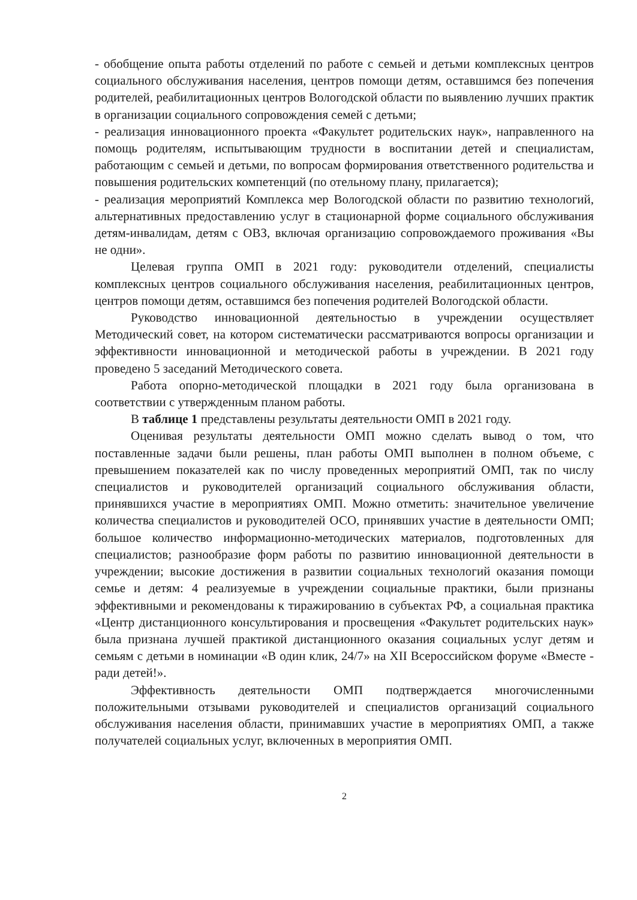- обобщение опыта работы отделений по работе с семьей и детьми комплексных центров социального обслуживания населения, центров помощи детям, оставшимся без попечения родителей, реабилитационных центров Вологодской области по выявлению лучших практик в организации социального сопровождения семей с детьми;
- реализация инновационного проекта «Факультет родительских наук», направленного на помощь родителям, испытывающим трудности в воспитании детей и специалистам, работающим с семьей и детьми, по вопросам формирования ответственного родительства и повышения родительских компетенций (по отельному плану, прилагается);
- реализация мероприятий Комплекса мер Вологодской области по развитию технологий, альтернативных предоставлению услуг в стационарной форме социального обслуживания детям-инвалидам, детям с ОВЗ, включая организацию сопровождаемого проживания «Вы не одни».
Целевая группа ОМП в 2021 году: руководители отделений, специалисты комплексных центров социального обслуживания населения, реабилитационных центров, центров помощи детям, оставшимся без попечения родителей Вологодской области.
Руководство инновационной деятельностью в учреждении осуществляет Методический совет, на котором систематически рассматриваются вопросы организации и эффективности инновационной и методической работы в учреждении. В 2021 году проведено 5 заседаний Методического совета.
Работа опорно-методической площадки в 2021 году была организована в соответствии с утвержденным планом работы.
В таблице 1 представлены результаты деятельности ОМП в 2021 году.
Оценивая результаты деятельности ОМП можно сделать вывод о том, что поставленные задачи были решены, план работы ОМП выполнен в полном объеме, с превышением показателей как по числу проведенных мероприятий ОМП, так по числу специалистов и руководителей организаций социального обслуживания области, принявшихся участие в мероприятиях ОМП. Можно отметить: значительное увеличение количества специалистов и руководителей ОСО, принявших участие в деятельности ОМП; большое количество информационно-методических материалов, подготовленных для специалистов; разнообразие форм работы по развитию инновационной деятельности в учреждении; высокие достижения в развитии социальных технологий оказания помощи семье и детям: 4 реализуемые в учреждении социальные практики, были признаны эффективными и рекомендованы к тиражированию в субъектах РФ, а социальная практика «Центр дистанционного консультирования и просвещения «Факультет родительских наук» была признана лучшей практикой дистанционного оказания социальных услуг детям и семьям с детьми в номинации «В один клик, 24/7» на XII Всероссийском форуме «Вместе - ради детей!».
Эффективность деятельности ОМП подтверждается многочисленными положительными отзывами руководителей и специалистов организаций социального обслуживания населения области, принимавших участие в мероприятиях ОМП, а также получателей социальных услуг, включенных в мероприятия ОМП.
2